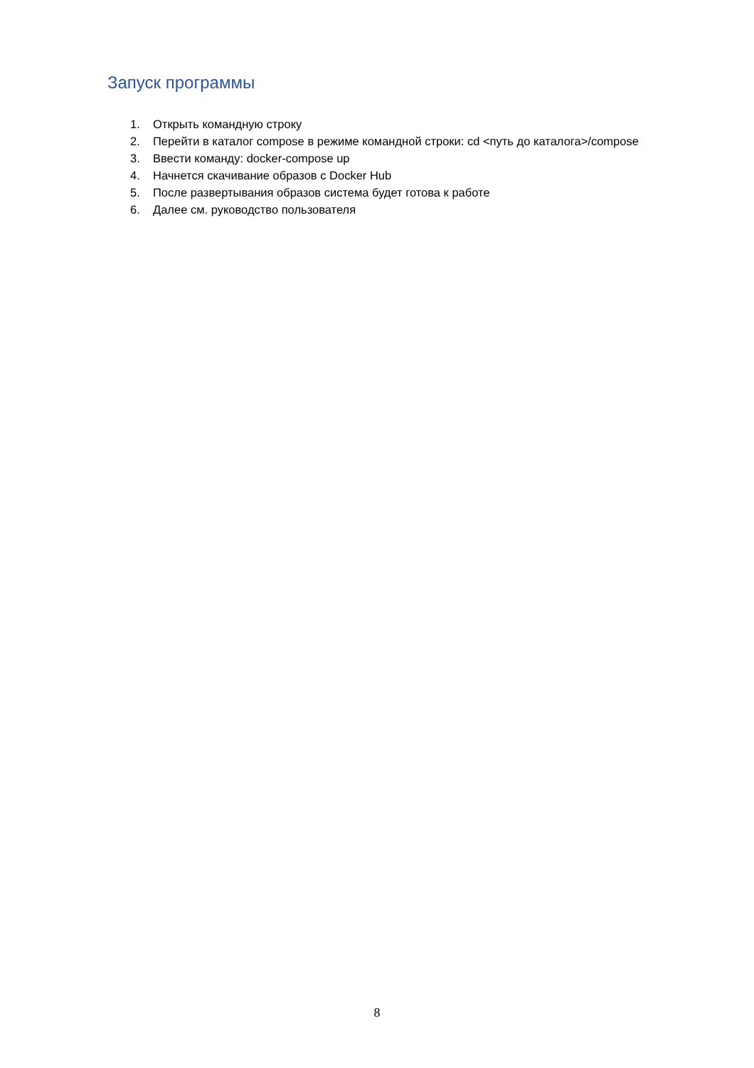Запуск программы
1. Открыть командную строку
2. Перейти в каталог compose в режиме командной строки: cd <путь до каталога>/compose
3. Ввести команду: docker-compose up
4. Начнется скачивание образов с Docker Hub
5. После развертывания образов система будет готова к работе
6. Далее см. руководство пользователя
8